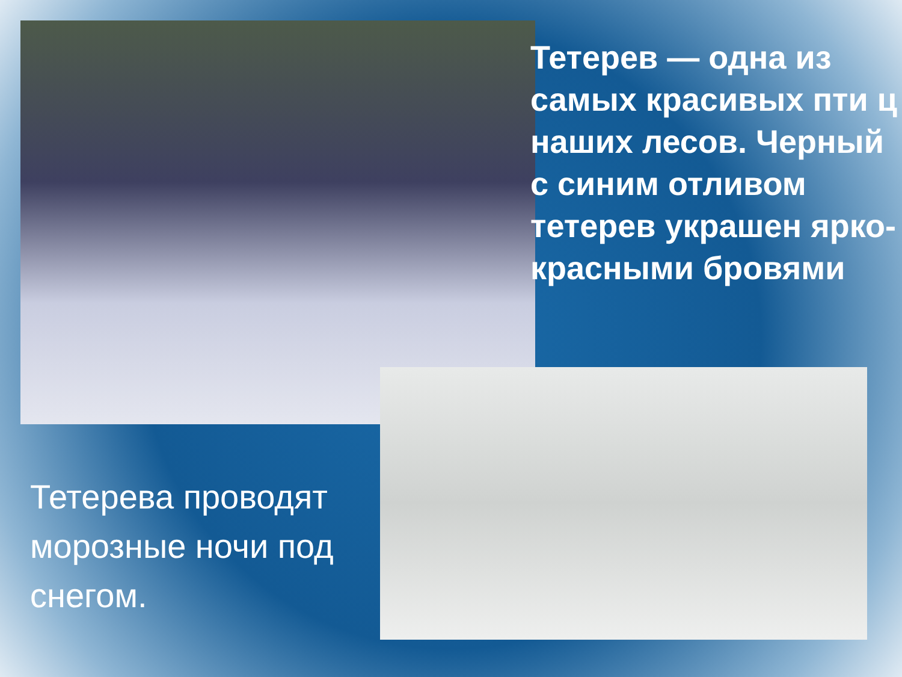Тетерев — одна из самых красивых пти ц наших лесов. Черный с синим отливом тетерев украшен ярко-красными бровями
Тетерева проводят морозные ночи под снегом.